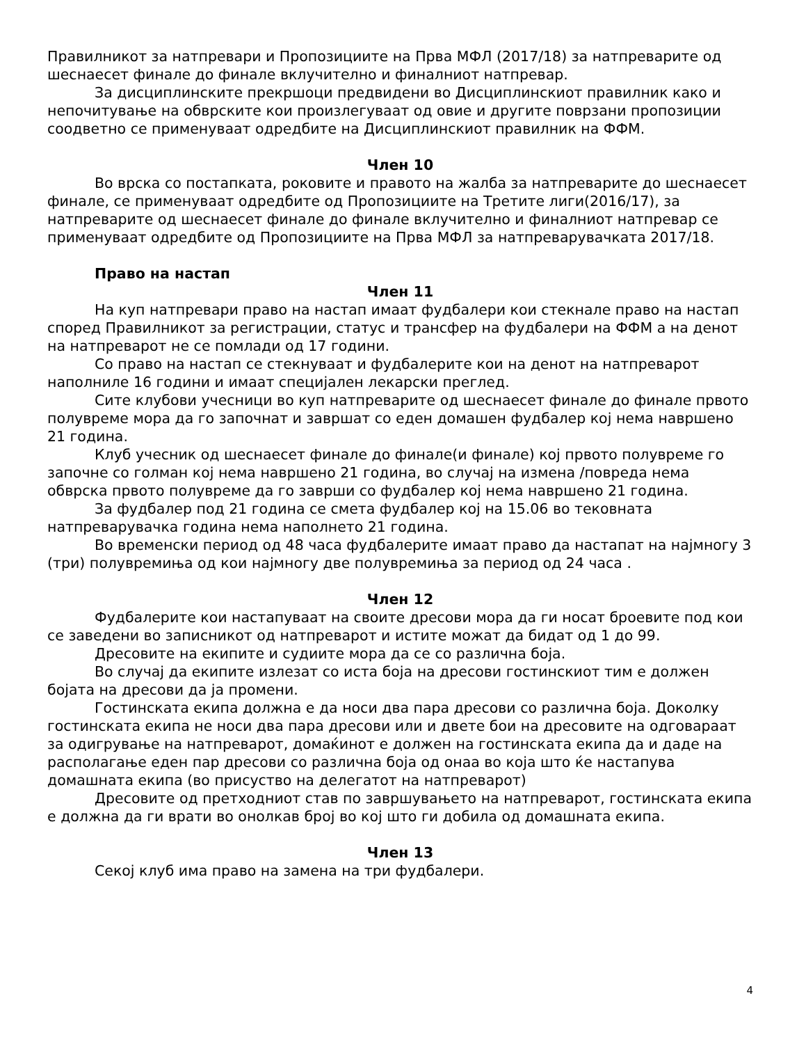Правилникот за натпревари и Пропозициите на Прва МФЛ (2017/18) за натпреварите од шеснаесет финале до финале вклучително и финалниот натпревар.
За дисциплинските прекршоци предвидени во Дисциплинскиот правилник како и непочитување на обврските кои произлегуваат од овие и другите поврзани пропозиции соодветно се применуваат одредбите на Дисциплинскиот правилник на ФФМ.
Член 10
Во врска со постапката, роковите и правото на жалба за натпреварите до шеснаесет финале, се применуваат одредбите од Пропозициите на Третите лиги(2016/17), за натпреварите од шеснаесет финале до финале вклучително и финалниот натпревар се применуваат одредбите од Пропозициите на Прва МФЛ за натпреварувачката 2017/18.
Право на настап
Член 11
На куп натпревари право на настап имаат фудбалери кои стекнале право на настап според Правилникот за регистрации, статус и трансфер на фудбалери на ФФМ а на денот на натпреварот не се помлади од 17 години.
Со право на настап се стекнуваат и фудбалерите кои на денот на натпреварот наполниле 16 години и имаат специјален лекарски преглед.
Сите клубови учесници во куп натпреварите од шеснаесет финале до финале првото полувреме мора да го започнат и завршат со еден домашен фудбалер кој нема навршено 21 година.
Клуб учесник од шеснаесет финале до финале(и финале) кој првото полувреме го започне со голман кој нема навршено 21 година, во случај на измена /повреда нема обврска првото полувреме да го заврши со фудбалер кој нема навршено 21 година.
За фудбалер под 21 година се смета фудбалер кој на 15.06 во тековната натпреварувачка година нема наполнето 21 година.
Во временски период од 48 часа фудбалерите имаат право да настапат на најмногу 3 (три) полувремиња од кои најмногу две полувремиња за период од 24 часа .
Член 12
Фудбалерите кои настапуваат на своите дресови мора да ги носат броевите под кои се заведени во записникот од натпреварот и истите можат да бидат од 1 до 99.
Дресовите на екипите и судиите мора да се со различна боја.
Во случај да екипите излезат со иста боја на дресови гостинскиот тим е должен бојата на дресови да ја промени.
Гостинската екипа должна е да носи два пара дресови со различна боја. Доколку гостинската екипа не носи два пара дресови или и двете бои на дресовите на одговараат за одигрување на натпреварот, домаќинот е должен на гостинската екипа да и даде на располагање еден пар дресови со различна боја од онаа во која што ќе настапува домашната екипа (во присуство на делегатот на натпреварот)
Дресовите од претходниот став по завршувањето на натпреварот, гостинската екипа е должна да ги врати во онолкав број во кој што ги добила од домашната екипа.
Член 13
Секој клуб има право на замена на три фудбалери.
4